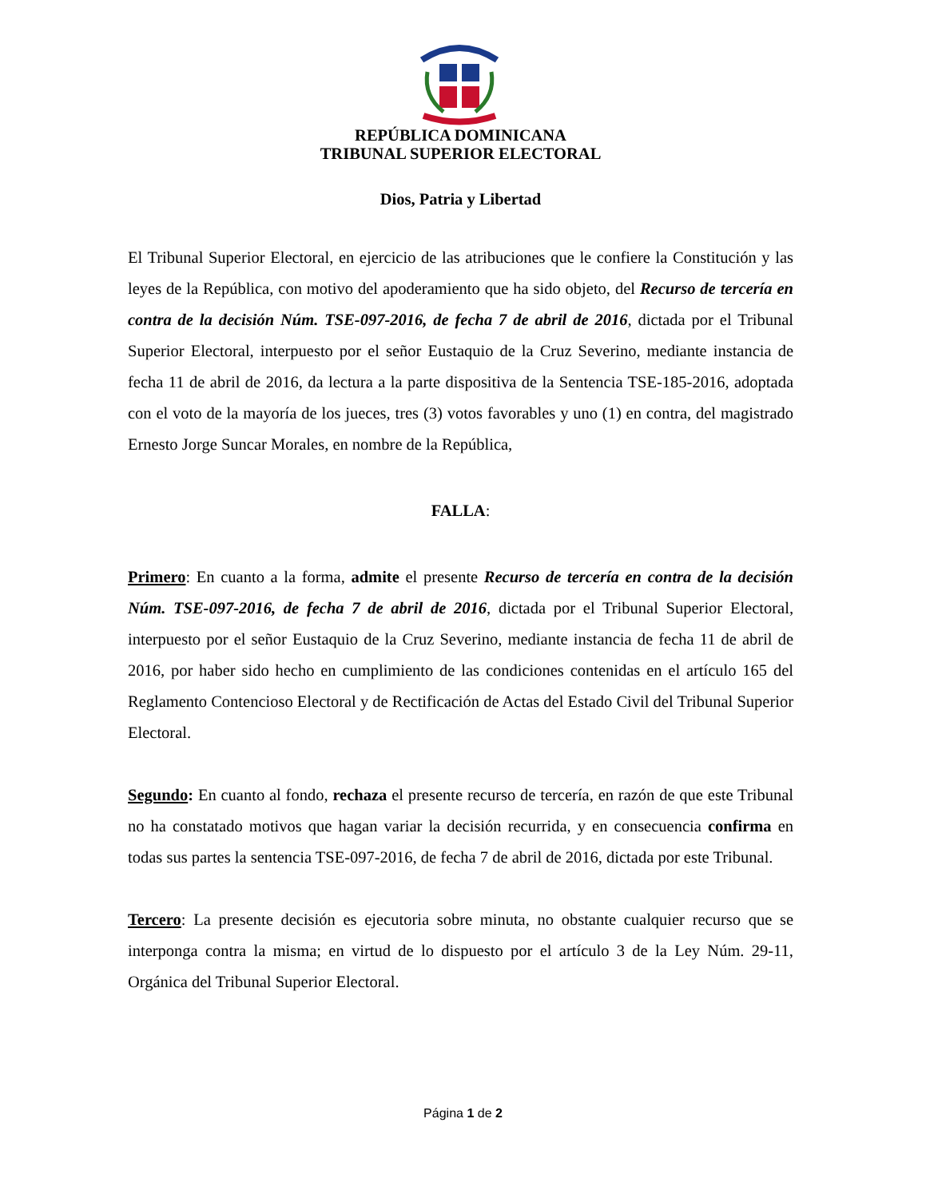REPÚBLICA DOMINICANA
TRIBUNAL SUPERIOR ELECTORAL
Dios, Patria y Libertad
El Tribunal Superior Electoral, en ejercicio de las atribuciones que le confiere la Constitución y las leyes de la República, con motivo del apoderamiento que ha sido objeto, del Recurso de tercería en contra de la decisión Núm. TSE-097-2016, de fecha 7 de abril de 2016, dictada por el Tribunal Superior Electoral, interpuesto por el señor Eustaquio de la Cruz Severino, mediante instancia de fecha 11 de abril de 2016, da lectura a la parte dispositiva de la Sentencia TSE-185-2016, adoptada con el voto de la mayoría de los jueces, tres (3) votos favorables y uno (1) en contra, del magistrado Ernesto Jorge Suncar Morales, en nombre de la República,
FALLA:
Primero: En cuanto a la forma, admite el presente Recurso de tercería en contra de la decisión Núm. TSE-097-2016, de fecha 7 de abril de 2016, dictada por el Tribunal Superior Electoral, interpuesto por el señor Eustaquio de la Cruz Severino, mediante instancia de fecha 11 de abril de 2016, por haber sido hecho en cumplimiento de las condiciones contenidas en el artículo 165 del Reglamento Contencioso Electoral y de Rectificación de Actas del Estado Civil del Tribunal Superior Electoral.
Segundo: En cuanto al fondo, rechaza el presente recurso de tercería, en razón de que este Tribunal no ha constatado motivos que hagan variar la decisión recurrida, y en consecuencia confirma en todas sus partes la sentencia TSE-097-2016, de fecha 7 de abril de 2016, dictada por este Tribunal.
Tercero: La presente decisión es ejecutoria sobre minuta, no obstante cualquier recurso que se interponga contra la misma; en virtud de lo dispuesto por el artículo 3 de la Ley Núm. 29-11, Orgánica del Tribunal Superior Electoral.
Página 1 de 2